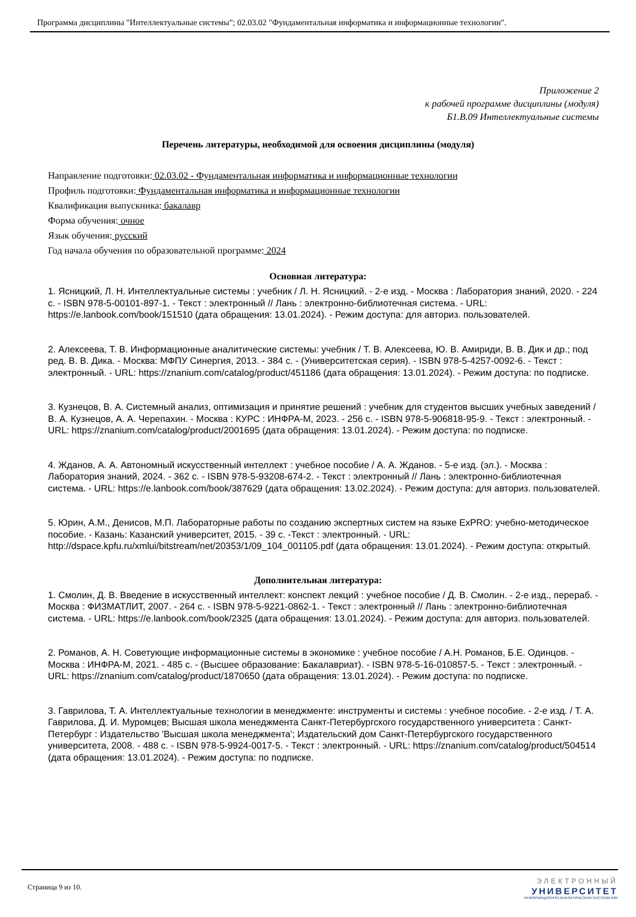Программа дисциплины "Интеллектуальные системы"; 02.03.02 "Фундаментальная информатика и информационные технологии".
Приложение 2
к рабочей программе дисциплины (модуля)
Б1.В.09 Интеллектуальные системы
Перечень литературы, необходимой для освоения дисциплины (модуля)
Направление подготовки: 02.03.02 - Фундаментальная информатика и информационные технологии
Профиль подготовки: Фундаментальная информатика и информационные технологии
Квалификация выпускника: бакалавр
Форма обучения: очное
Язык обучения: русский
Год начала обучения по образовательной программе: 2024
Основная литература:
1. Ясницкий, Л. Н. Интеллектуальные системы : учебник / Л. Н. Ясницкий. - 2-е изд. - Москва : Лаборатория знаний, 2020. - 224 с. - ISBN 978-5-00101-897-1. - Текст : электронный // Лань : электронно-библиотечная система. - URL: https://e.lanbook.com/book/151510 (дата обращения: 13.01.2024). - Режим доступа: для авториз. пользователей.
2. Алексеева, Т. В. Информационные аналитические системы: учебник / Т. В. Алексеева, Ю. В. Амириди, В. В. Дик и др.; под ред. В. В. Дика. - Москва: МФПУ Синергия, 2013. - 384 с. - (Университетская серия). - ISBN 978-5-4257-0092-6. - Текст : электронный. - URL: https://znanium.com/catalog/product/451186 (дата обращения: 13.01.2024). - Режим доступа: по подписке.
3. Кузнецов, В. А. Системный анализ, оптимизация и принятие решений : учебник для студентов высших учебных заведений / В. А. Кузнецов, А. А. Черепахин. - Москва : КУРС : ИНФРА-М, 2023. - 256 с. - ISBN 978-5-906818-95-9. - Текст : электронный. - URL: https://znanium.com/catalog/product/2001695 (дата обращения: 13.01.2024). - Режим доступа: по подписке.
4. Жданов, А. А. Автономный искусственный интеллект : учебное пособие / А. А. Жданов. - 5-е изд. (эл.). - Москва : Лаборатория знаний, 2024. - 362 с. - ISBN 978-5-93208-674-2. - Текст : электронный // Лань : электронно-библиотечная система. - URL: https://e.lanbook.com/book/387629 (дата обращения: 13.02.2024). - Режим доступа: для авториз. пользователей.
5. Юрин, А.М., Денисов, М.П. Лабораторные работы по созданию экспертных систем на языке ExPRO: учебно-методическое пособие. - Казань: Казанский университет, 2015. - 39 с. -Текст : электронный. - URL: http://dspace.kpfu.ru/xmlui/bitstream/net/20353/1/09_104_001105.pdf (дата обращения: 13.01.2024). - Режим доступа: открытый.
Дополнительная литература:
1. Смолин, Д. В. Введение в искусственный интеллект: конспект лекций : учебное пособие / Д. В. Смолин. - 2-е изд., перераб. - Москва : ФИЗМАТЛИТ, 2007. - 264 с. - ISBN 978-5-9221-0862-1. - Текст : электронный // Лань : электронно-библиотечная система. - URL: https://e.lanbook.com/book/2325 (дата обращения: 13.01.2024). - Режим доступа: для авториз. пользователей.
2. Романов, А. Н. Советующие информационные системы в экономике : учебное пособие / А.Н. Романов, Б.Е. Одинцов. - Москва : ИНФРА-М, 2021. - 485 с. - (Высшее образование: Бакалавриат). - ISBN 978-5-16-010857-5. - Текст : электронный. - URL: https://znanium.com/catalog/product/1870650 (дата обращения: 13.01.2024). - Режим доступа: по подписке.
3. Гаврилова, Т. А. Интеллектуальные технологии в менеджменте: инструменты и системы : учебное пособие. - 2-е изд. / Т. А. Гаврилова, Д. И. Муромцев; Высшая школа менеджмента Санкт-Петербургского государственного университета : Санкт-Петербург : Издательство 'Высшая школа менеджмента'; Издательский дом Санкт-Петербургского государственного университета, 2008. - 488 с. - ISBN 978-5-9924-0017-5. - Текст : электронный. - URL: https://znanium.com/catalog/product/504514 (дата обращения: 13.01.2024). - Режим доступа: по подписке.
Страница 9 из 10.
ЭЛЕКТРОННЫЙ
УНИВЕРСИТЕТ
ИНФОРМАЦИОННО-АНАЛИТИЧЕСКАЯ СИСТЕМА КФУ